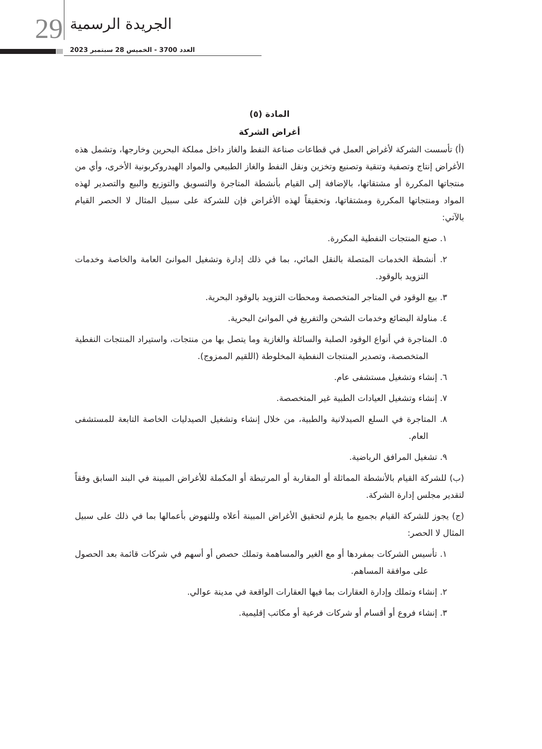29 الجريدة الرسمية
العدد 3700 - الخميس 28 سبتمبر 2023
المادة (٥)
أغراض الشركة
(أ) تأسست الشركة لأغراض العمل في قطاعات صناعة النفط والغاز داخل مملكة البحرين وخارجها، وتشمل هذه الأغراض إنتاج وتصفية وتنقية وتصنيع وتخزين ونقل النفط والغاز الطبيعي والمواد الهيدروكربونية الأخرى، وأي من منتجاتها المكررة أو مشتقاتها، بالإضافة إلى القيام بأنشطة المتاجرة والتسويق والتوزيع والبيع والتصدير لهذه المواد ومنتجاتها المكررة ومشتقاتها، وتحقيقاً لهذه الأغراض فإن للشركة على سبيل المثال لا الحصر القيام بالآتي:
١. صنع المنتجات النفطية المكررة.
٢. أنشطة الخدمات المتصلة بالنقل المائي، بما في ذلك إدارة وتشغيل الموانئ العامة والخاصة وخدمات التزويد بالوقود.
٣. بيع الوقود في المتاجر المتخصصة ومحطات التزويد بالوقود البحرية.
٤. مناولة البضائع وخدمات الشحن والتفريغ في الموانئ البحرية.
٥. المتاجرة في أنواع الوقود الصلبة والسائلة والغازية وما يتصل بها من منتجات، واستيراد المنتجات النفطية المتخصصة، وتصدير المنتجات النفطية المخلوطة (اللقيم الممزوج).
٦. إنشاء وتشغيل مستشفى عام.
٧. إنشاء وتشغيل العيادات الطبية غير المتخصصة.
٨. المتاجرة في السلع الصيدلانية والطبية، من خلال إنشاء وتشغيل الصيدليات الخاصة التابعة للمستشفى العام.
٩. تشغيل المرافق الرياضية.
(ب) للشركة القيام بالأنشطة المماثلة أو المقاربة أو المرتبطة أو المكملة للأغراض المبينة في البند السابق وفقاً لتقدير مجلس إدارة الشركة.
(ج) يجوز للشركة القيام بجميع ما يلزم لتحقيق الأغراض المبينة أعلاه وللنهوض بأعمالها بما في ذلك على سبيل المثال لا الحصر:
١. تأسيس الشركات بمفردها أو مع الغير والمساهمة وتملك حصص أو أسهم في شركات قائمة بعد الحصول على موافقة المساهم.
٢. إنشاء وتملك وإدارة العقارات بما فيها العقارات الواقعة في مدينة عوالي.
٣. إنشاء فروع أو أقسام أو شركات فرعية أو مكاتب إقليمية.